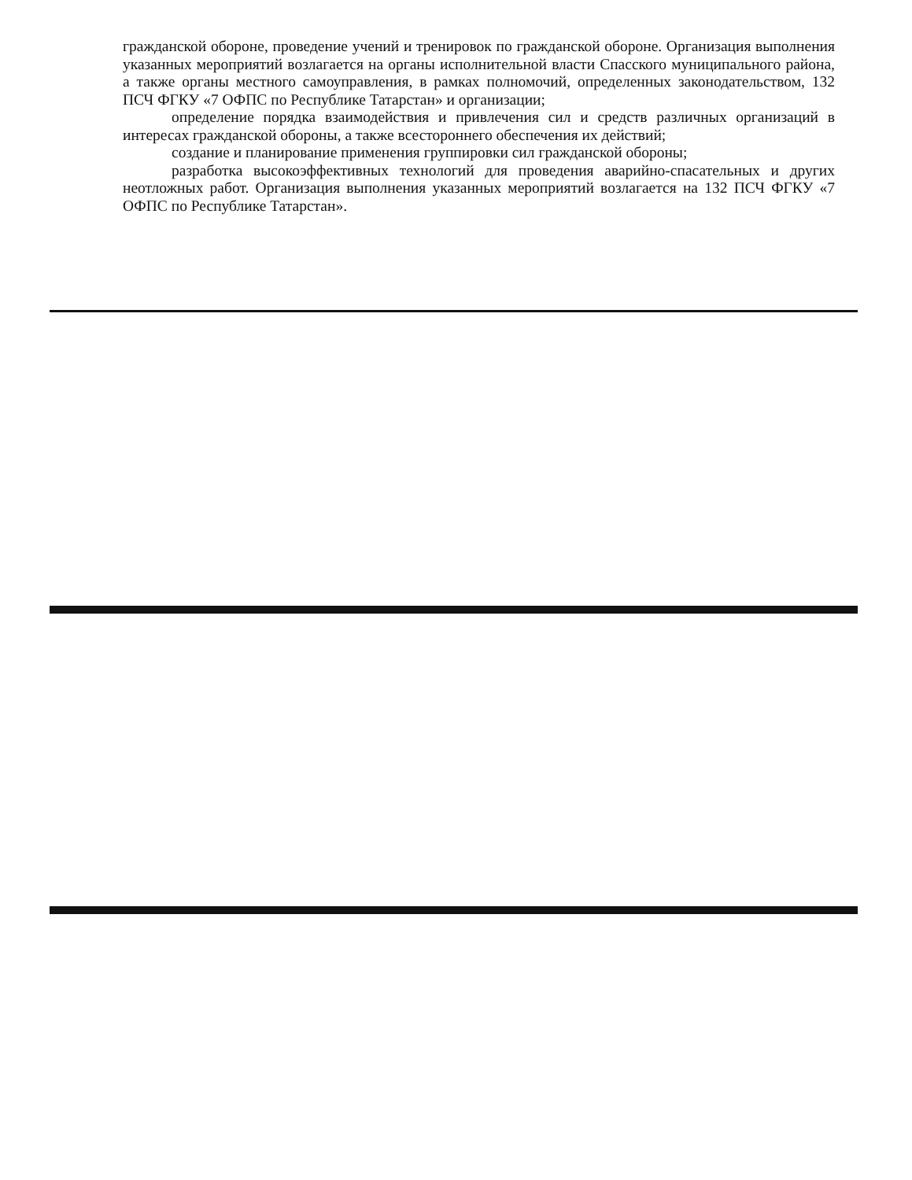гражданской обороне, проведение учений и тренировок по гражданской обороне. Организация выполнения указанных мероприятий возлагается на органы исполнительной власти Спасского муниципального района, а также органы местного самоуправления, в рамках полномочий, определенных законодательством, 132 ПСЧ ФГКУ «7 ОФПС по Республике Татарстан» и организации;
определение порядка взаимодействия и привлечения сил и средств различных организаций в интересах гражданской обороны, а также всестороннего обеспечения их действий;
создание и планирование применения группировки сил гражданской обороны;
разработка высокоэффективных технологий для проведения аварийно-спасательных и других неотложных работ. Организация выполнения указанных мероприятий возлагается на 132 ПСЧ ФГКУ «7 ОФПС по Республике Татарстан».